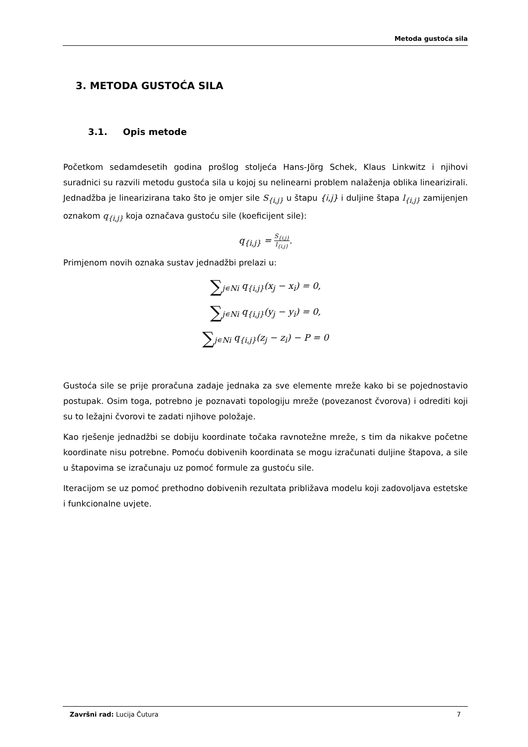Metoda gustoća sila
3. METODA GUSTOĆA SILA
3.1. Opis metode
Početkom sedamdesetih godina prošlog stoljeća Hans-Jörg Schek, Klaus Linkwitz i njihovi suradnici su razvili metodu gustoća sila u kojoj su nelinearni problem nalaženja oblika linearizirali. Jednadžba je linearizirana tako što je omjer sile S<sub>{i,j}</sub> u štapu {i,j} i duljine štapa l<sub>{i,j}</sub> zamijenjen oznakom q<sub>{i,j}</sub> koja označava gustoću sile (koeficijent sile):
q<sub>{i,j}</sub> = S<sub>{i,j}</sub> l<sub>{i,j}</sub>.
Primjenom novih oznaka sustav jednadžbi prelazi u:
∑<sub>j∊Ni</sub> q<sub>{i,j}</sub>(x<sub>j</sub> − x<sub>i</sub>) = 0,
∑<sub>j∊Ni</sub> q<sub>{i,j}</sub>(y<sub>j</sub> − y<sub>i</sub>) = 0,
∑<sub>j∊Ni</sub> q<sub>{i,j}</sub>(z<sub>j</sub> − z<sub>i</sub>) − P = 0
Gustoća sile se prije proračuna zadaje jednaka za sve elemente mreže kako bi se pojednostavio postupak. Osim toga, potrebno je poznavati topologiju mreže (povezanost čvorova) i odrediti koji su to ležajni čvorovi te zadati njihove položaje.
Kao rješenje jednadžbi se dobiju koordinate točaka ravnotežne mreže, s tim da nikakve početne koordinate nisu potrebne. Pomoću dobivenih koordinata se mogu izračunati duljine štapova, a sile u štapovima se izračunaju uz pomoć formule za gustoću sile.
Iteracijom se uz pomoć prethodno dobivenih rezultata približava modelu koji zadovoljava estetske i funkcionalne uvjete.
Završni rad: Lucija Čutura 7